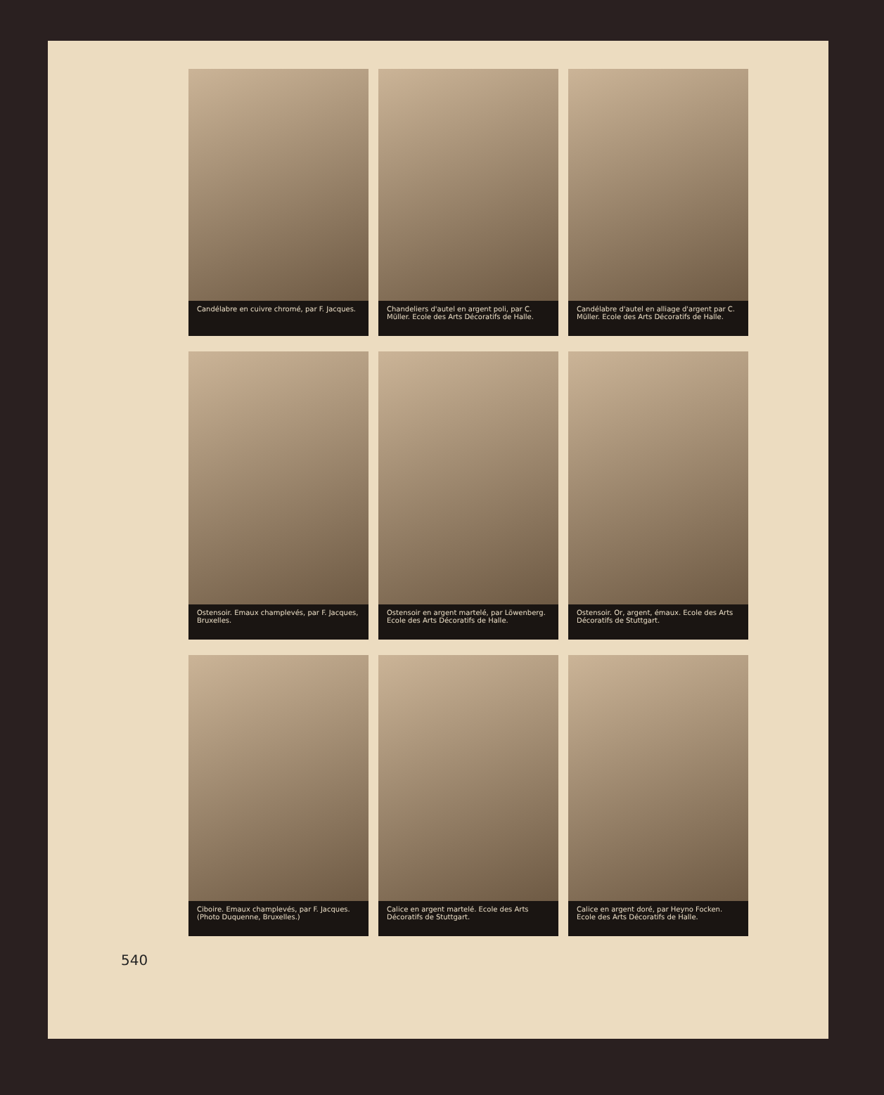Candélabre en cuivre chromé, par F. Jacques.
Chandeliers d'autel en argent poli, par C. Müller. Ecole des Arts Décoratifs de Halle.
Candélabre d'autel en alliage d'argent par C. Müller. Ecole des Arts Décoratifs de Halle.
Ostensoir. Emaux champlevés, par F. Jacques, Bruxelles.
Ostensoir en argent martelé, par Löwenberg. Ecole des Arts Décoratifs de Halle.
Ostensoir. Or, argent, émaux. Ecole des Arts Décoratifs de Stuttgart.
Ciboire. Emaux champlevés, par F. Jacques.
(Photo Duquenne, Bruxelles.)
Calice en argent martelé. Ecole des Arts Décoratifs de Stuttgart.
Calice en argent doré, par Heyno Focken. Ecole des Arts Décoratifs de Halle.
540